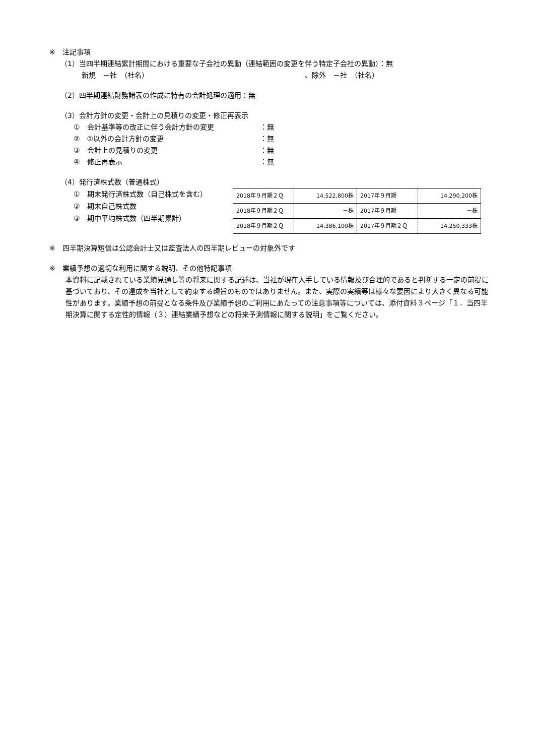※　注記事項
（1）当四半期連結累計期間における重要な子会社の異動（連結範囲の変更を伴う特定子会社の異動）：無
新規　－社　（社名） 、除外　－社　（社名）
（2）四半期連結財務諸表の作成に特有の会計処理の適用：無
（3）会計方針の変更・会計上の見積りの変更・修正再表示
①　会計基準等の改正に伴う会計方針の変更 ：無
②　①以外の会計方針の変更 ：無
③　会計上の見積りの変更 ：無
④　修正再表示 ：無
（4）発行済株式数（普通株式）
①　期末発行済株式数（自己株式を含む）
②　期末自己株式数
③　期中平均株式数（四半期累計）
| 2018年９月期２Ｑ | 14,522,800株 | 2017年９月期 | 14,290,200株 |
| 2018年９月期２Ｑ | －株 | 2017年９月期 | －株 |
| 2018年９月期２Ｑ | 14,386,100株 | 2017年９月期２Ｑ | 14,250,333株 |
※　四半期決算短信は公認会計士又は監査法人の四半期レビューの対象外です
※　業績予想の適切な利用に関する説明、その他特記事項
本資料に記載されている業績見通し等の将来に関する記述は、当社が現在入手している情報及び合理的であると判断する一定の前提に基づいており、その達成を当社として約束する趣旨のものではありません。また、実際の実績等は様々な要因により大きく異なる可能性があります。業績予想の前提となる条件及び業績予想のご利用にあたっての注意事項等については、添付資料３ページ「１．当四半期決算に関する定性的情報（３）連結業績予想などの将来予測情報に関する説明」をご覧ください。